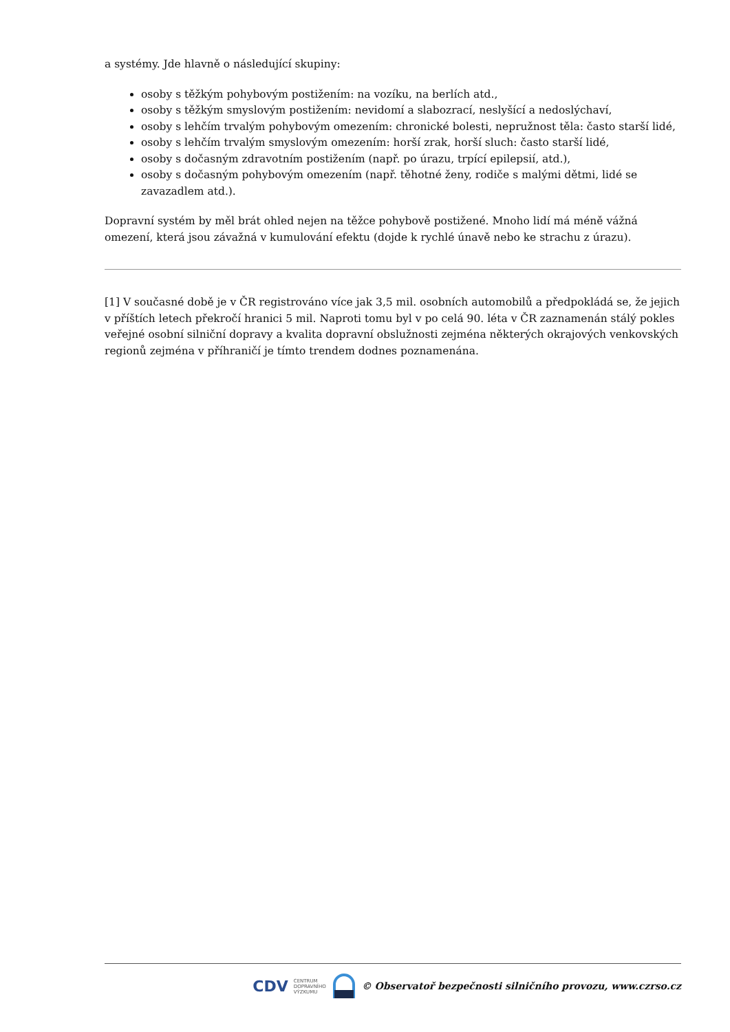a systémy. Jde hlavně o následující skupiny:
osoby s těžkým pohybovým postižením: na vozíku, na berlích atd.,
osoby s těžkým smyslovým postižením: nevidomí a slabozrací, neslyšící a nedoslýchaví,
osoby s lehčím trvalým pohybovým omezením: chronické bolesti, nepružnost těla: často starší lidé,
osoby s lehčím trvalým smyslovým omezením: horší zrak, horší sluch: často starší lidé,
osoby s dočasným zdravotním postižením (např. po úrazu, trpící epilepsií, atd.),
osoby s dočasným pohybovým omezením (např. těhotné ženy, rodiče s malými dětmi, lidé se zavazadlem atd.).
Dopravní systém by měl brát ohled nejen na těžce pohybově postižené. Mnoho lidí má méně vážná omezení, která jsou závažná v kumulování efektu (dojde k rychlé únavě nebo ke strachu z úrazu).
[1] V současné době je v ČR registrováno více jak 3,5 mil. osobních automobilů a předpokládá se, že jejich v příštích letech překročí hranici 5 mil. Naproti tomu byl v po celá 90. léta v ČR zaznamenán stálý pokles veřejné osobní silniční dopravy a kvalita dopravní obslužnosti zejména některých okrajových venkovských regionů zejména v příhraničí je tímto trendem dodnes poznamenána.
CDV CENTRUM
DOPRAVNÍHO
VÝZKUMU © Observatoř bezpečnosti silničního provozu, www.czrso.cz